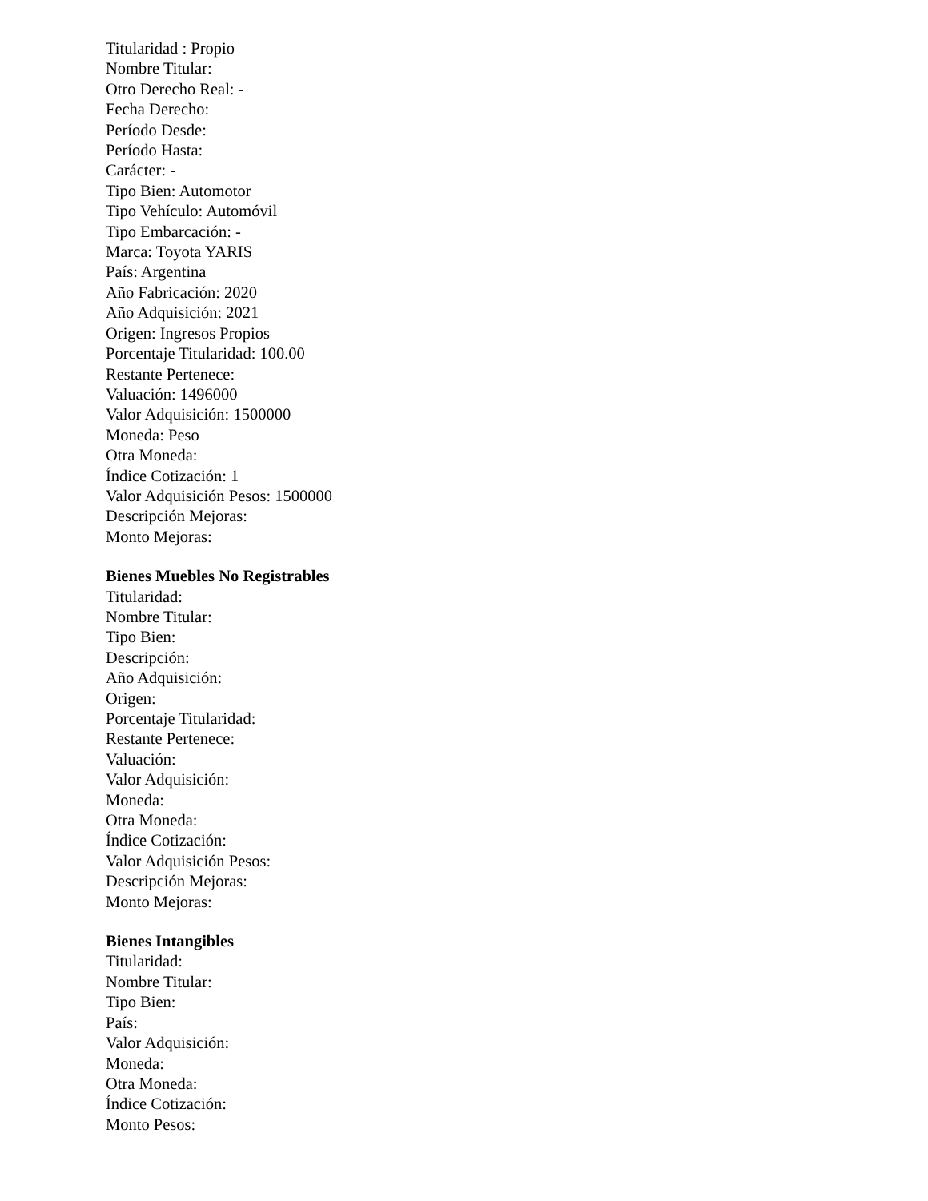Titularidad : Propio
Nombre Titular:
Otro Derecho Real: -
Fecha Derecho:
Período Desde:
Período Hasta:
Carácter: -
Tipo Bien: Automotor
Tipo Vehículo: Automóvil
Tipo Embarcación: -
Marca: Toyota YARIS
País: Argentina
Año Fabricación: 2020
Año Adquisición: 2021
Origen: Ingresos Propios
Porcentaje Titularidad: 100.00
Restante Pertenece:
Valuación: 1496000
Valor Adquisición: 1500000
Moneda: Peso
Otra Moneda:
Índice Cotización: 1
Valor Adquisición Pesos: 1500000
Descripción Mejoras:
Monto Mejoras:
Bienes Muebles No Registrables
Titularidad:
Nombre Titular:
Tipo Bien:
Descripción:
Año Adquisición:
Origen:
Porcentaje Titularidad:
Restante Pertenece:
Valuación:
Valor Adquisición:
Moneda:
Otra Moneda:
Índice Cotización:
Valor Adquisición Pesos:
Descripción Mejoras:
Monto Mejoras:
Bienes Intangibles
Titularidad:
Nombre Titular:
Tipo Bien:
País:
Valor Adquisición:
Moneda:
Otra Moneda:
Índice Cotización:
Monto Pesos: